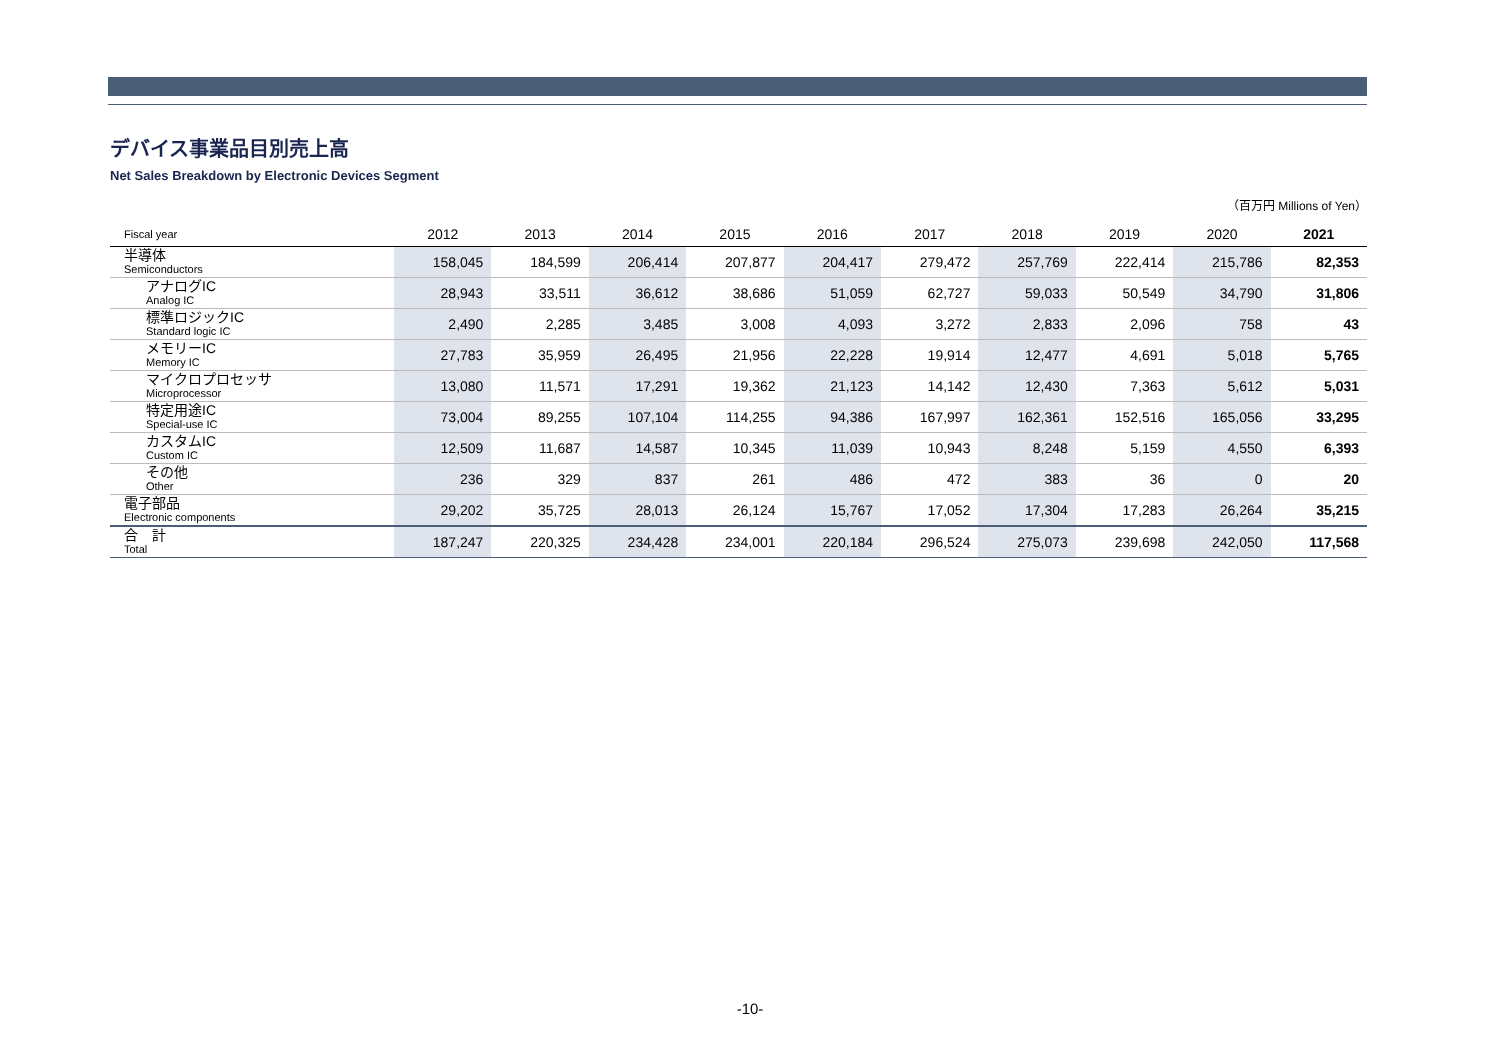デバイス事業品目別売上高
Net Sales Breakdown by Electronic Devices Segment
（百万円 Millions of Yen）
| Fiscal year | 2012 | 2013 | 2014 | 2015 | 2016 | 2017 | 2018 | 2019 | 2020 | 2021 |
| --- | --- | --- | --- | --- | --- | --- | --- | --- | --- | --- |
| 半導体 Semiconductors | 158,045 | 184,599 | 206,414 | 207,877 | 204,417 | 279,472 | 257,769 | 222,414 | 215,786 | 82,353 |
| アナログIC Analog IC | 28,943 | 33,511 | 36,612 | 38,686 | 51,059 | 62,727 | 59,033 | 50,549 | 34,790 | 31,806 |
| 標準ロジックIC Standard logic IC | 2,490 | 2,285 | 3,485 | 3,008 | 4,093 | 3,272 | 2,833 | 2,096 | 758 | 43 |
| メモリーIC Memory IC | 27,783 | 35,959 | 26,495 | 21,956 | 22,228 | 19,914 | 12,477 | 4,691 | 5,018 | 5,765 |
| マイクロプロセッサ Microprocessor | 13,080 | 11,571 | 17,291 | 19,362 | 21,123 | 14,142 | 12,430 | 7,363 | 5,612 | 5,031 |
| 特定用途IC Special-use IC | 73,004 | 89,255 | 107,104 | 114,255 | 94,386 | 167,997 | 162,361 | 152,516 | 165,056 | 33,295 |
| カスタムIC Custom IC | 12,509 | 11,687 | 14,587 | 10,345 | 11,039 | 10,943 | 8,248 | 5,159 | 4,550 | 6,393 |
| その他 Other | 236 | 329 | 837 | 261 | 486 | 472 | 383 | 36 | 0 | 20 |
| 電子部品 Electronic components | 29,202 | 35,725 | 28,013 | 26,124 | 15,767 | 17,052 | 17,304 | 17,283 | 26,264 | 35,215 |
| 合 計 Total | 187,247 | 220,325 | 234,428 | 234,001 | 220,184 | 296,524 | 275,073 | 239,698 | 242,050 | 117,568 |
-10-